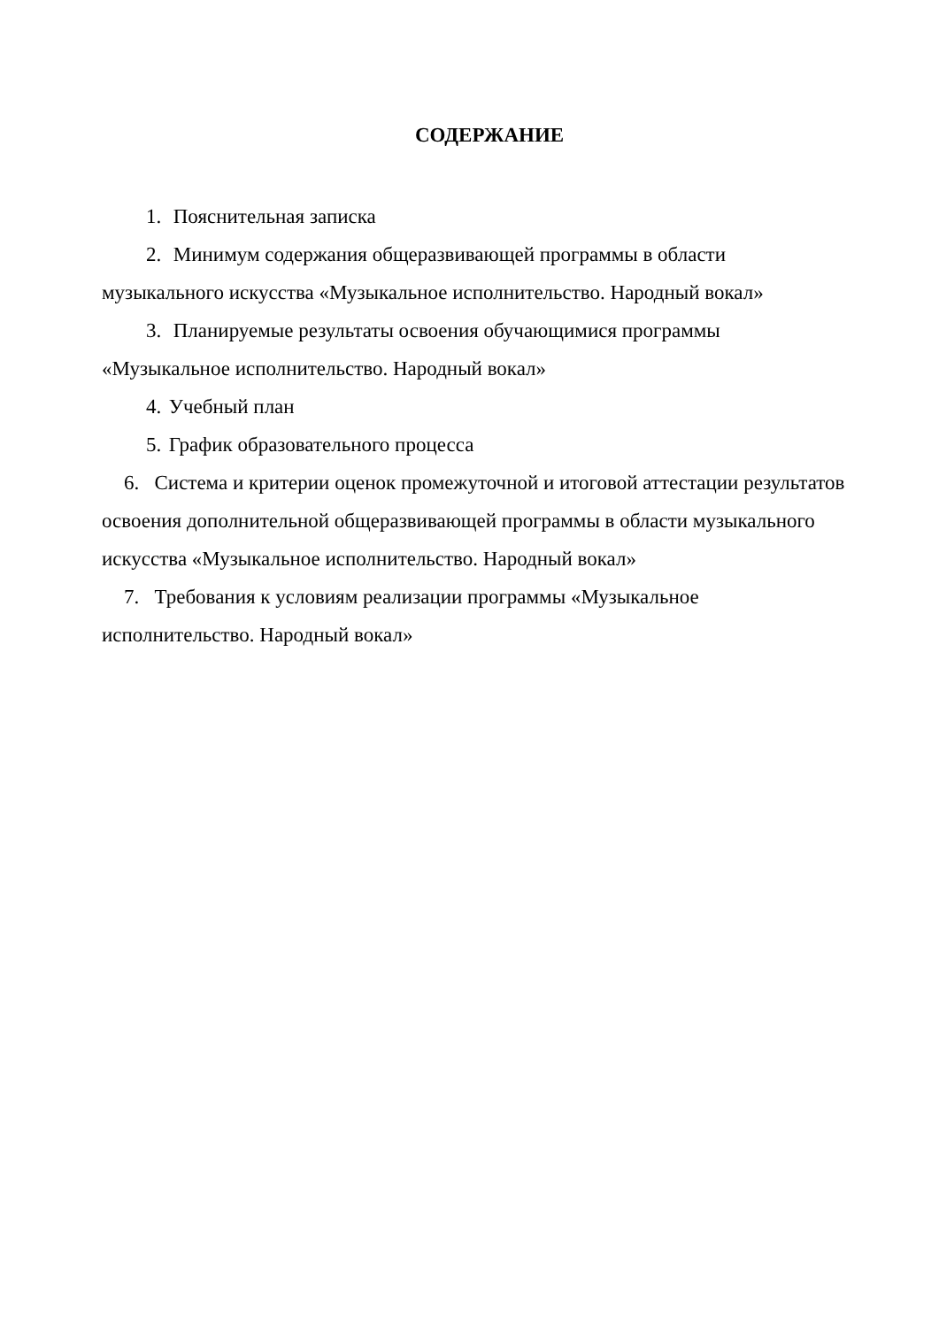СОДЕРЖАНИЕ
1. Пояснительная записка
2. Минимум содержания общеразвивающей программы в области музыкального искусства «Музыкальное исполнительство. Народный вокал»
3. Планируемые результаты освоения обучающимися программы «Музыкальное исполнительство. Народный вокал»
4. Учебный план
5. График образовательного процесса
6. Система и критерии оценок промежуточной и итоговой аттестации результатов освоения дополнительной общеразвивающей программы в области музыкального искусства «Музыкальное исполнительство. Народный вокал»
7. Требования к условиям реализации программы «Музыкальное исполнительство. Народный вокал»